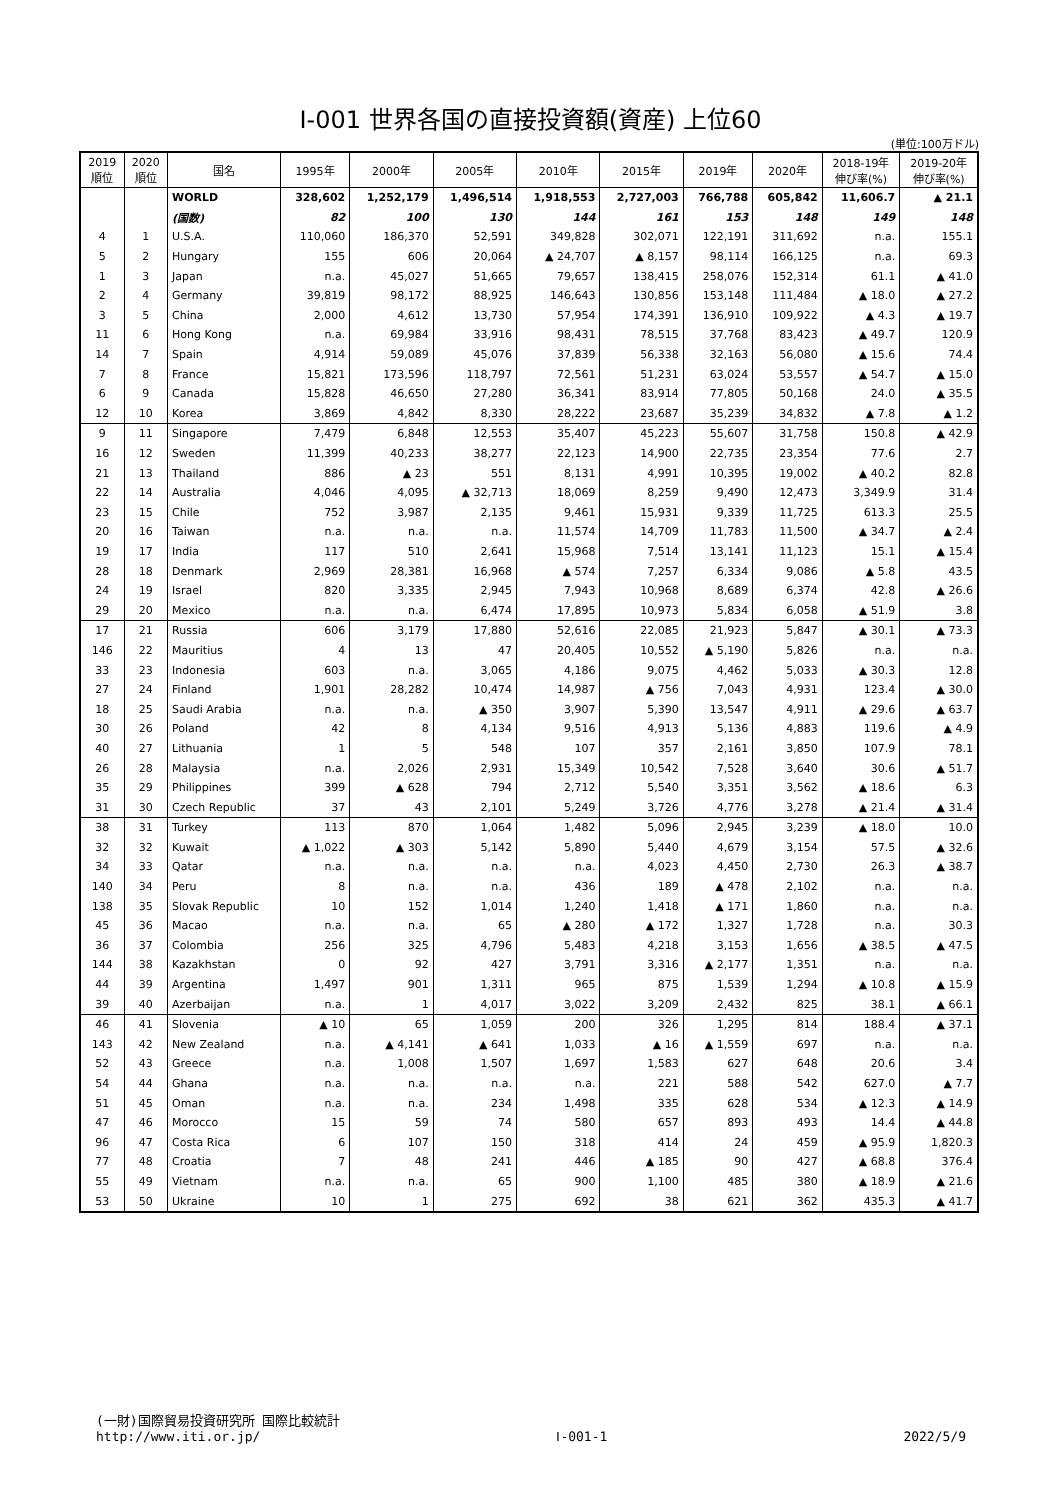Ⅰ-001 世界各国の直接投資額(資産) 上位60
(単位:100万ドル)
| 2019 順位 | 2020 順位 | 国名 | 1995年 | 2000年 | 2005年 | 2010年 | 2015年 | 2019年 | 2020年 | 2018-19年 伸び率(%) | 2019-20年 伸び率(%) |
| --- | --- | --- | --- | --- | --- | --- | --- | --- | --- | --- | --- |
| | | WORLD | 328,602 | 1,252,179 | 1,496,514 | 1,918,553 | 2,727,003 | 766,788 | 605,842 | 11,606.7 | ▲ 21.1 |
| | | (国数) | 82 | 100 | 130 | 144 | 161 | 153 | 148 | 149 | 148 |
| 4 | 1 | U.S.A. | 110,060 | 186,370 | 52,591 | 349,828 | 302,071 | 122,191 | 311,692 | n.a. | 155.1 |
| 5 | 2 | Hungary | 155 | 606 | 20,064 | ▲ 24,707 | ▲ 8,157 | 98,114 | 166,125 | n.a. | 69.3 |
| 1 | 3 | Japan | n.a. | 45,027 | 51,665 | 79,657 | 138,415 | 258,076 | 152,314 | 61.1 | ▲ 41.0 |
| 2 | 4 | Germany | 39,819 | 98,172 | 88,925 | 146,643 | 130,856 | 153,148 | 111,484 | ▲ 18.0 | ▲ 27.2 |
| 3 | 5 | China | 2,000 | 4,612 | 13,730 | 57,954 | 174,391 | 136,910 | 109,922 | ▲ 4.3 | ▲ 19.7 |
| 11 | 6 | Hong Kong | n.a. | 69,984 | 33,916 | 98,431 | 78,515 | 37,768 | 83,423 | ▲ 49.7 | 120.9 |
| 14 | 7 | Spain | 4,914 | 59,089 | 45,076 | 37,839 | 56,338 | 32,163 | 56,080 | ▲ 15.6 | 74.4 |
| 7 | 8 | France | 15,821 | 173,596 | 118,797 | 72,561 | 51,231 | 63,024 | 53,557 | ▲ 54.7 | ▲ 15.0 |
| 6 | 9 | Canada | 15,828 | 46,650 | 27,280 | 36,341 | 83,914 | 77,805 | 50,168 | 24.0 | ▲ 35.5 |
| 12 | 10 | Korea | 3,869 | 4,842 | 8,330 | 28,222 | 23,687 | 35,239 | 34,832 | ▲ 7.8 | ▲ 1.2 |
| 9 | 11 | Singapore | 7,479 | 6,848 | 12,553 | 35,407 | 45,223 | 55,607 | 31,758 | 150.8 | ▲ 42.9 |
| 16 | 12 | Sweden | 11,399 | 40,233 | 38,277 | 22,123 | 14,900 | 22,735 | 23,354 | 77.6 | 2.7 |
| 21 | 13 | Thailand | 886 | ▲ 23 | 551 | 8,131 | 4,991 | 10,395 | 19,002 | ▲ 40.2 | 82.8 |
| 22 | 14 | Australia | 4,046 | 4,095 | ▲ 32,713 | 18,069 | 8,259 | 9,490 | 12,473 | 3,349.9 | 31.4 |
| 23 | 15 | Chile | 752 | 3,987 | 2,135 | 9,461 | 15,931 | 9,339 | 11,725 | 613.3 | 25.5 |
| 20 | 16 | Taiwan | n.a. | n.a. | n.a. | 11,574 | 14,709 | 11,783 | 11,500 | ▲ 34.7 | ▲ 2.4 |
| 19 | 17 | India | 117 | 510 | 2,641 | 15,968 | 7,514 | 13,141 | 11,123 | 15.1 | ▲ 15.4 |
| 28 | 18 | Denmark | 2,969 | 28,381 | 16,968 | ▲ 574 | 7,257 | 6,334 | 9,086 | ▲ 5.8 | 43.5 |
| 24 | 19 | Israel | 820 | 3,335 | 2,945 | 7,943 | 10,968 | 8,689 | 6,374 | 42.8 | ▲ 26.6 |
| 29 | 20 | Mexico | n.a. | n.a. | 6,474 | 17,895 | 10,973 | 5,834 | 6,058 | ▲ 51.9 | 3.8 |
| 17 | 21 | Russia | 606 | 3,179 | 17,880 | 52,616 | 22,085 | 21,923 | 5,847 | ▲ 30.1 | ▲ 73.3 |
| 146 | 22 | Mauritius | 4 | 13 | 47 | 20,405 | 10,552 | ▲ 5,190 | 5,826 | n.a. | n.a. |
| 33 | 23 | Indonesia | 603 | n.a. | 3,065 | 4,186 | 9,075 | 4,462 | 5,033 | ▲ 30.3 | 12.8 |
| 27 | 24 | Finland | 1,901 | 28,282 | 10,474 | 14,987 | ▲ 756 | 7,043 | 4,931 | 123.4 | ▲ 30.0 |
| 18 | 25 | Saudi Arabia | n.a. | n.a. | ▲ 350 | 3,907 | 5,390 | 13,547 | 4,911 | ▲ 29.6 | ▲ 63.7 |
| 30 | 26 | Poland | 42 | 8 | 4,134 | 9,516 | 4,913 | 5,136 | 4,883 | 119.6 | ▲ 4.9 |
| 40 | 27 | Lithuania | 1 | 5 | 548 | 107 | 357 | 2,161 | 3,850 | 107.9 | 78.1 |
| 26 | 28 | Malaysia | n.a. | 2,026 | 2,931 | 15,349 | 10,542 | 7,528 | 3,640 | 30.6 | ▲ 51.7 |
| 35 | 29 | Philippines | 399 | ▲ 628 | 794 | 2,712 | 5,540 | 3,351 | 3,562 | ▲ 18.6 | 6.3 |
| 31 | 30 | Czech Republic | 37 | 43 | 2,101 | 5,249 | 3,726 | 4,776 | 3,278 | ▲ 21.4 | ▲ 31.4 |
| 38 | 31 | Turkey | 113 | 870 | 1,064 | 1,482 | 5,096 | 2,945 | 3,239 | ▲ 18.0 | 10.0 |
| 32 | 32 | Kuwait | ▲ 1,022 | ▲ 303 | 5,142 | 5,890 | 5,440 | 4,679 | 3,154 | 57.5 | ▲ 32.6 |
| 34 | 33 | Qatar | n.a. | n.a. | n.a. | n.a. | 4,023 | 4,450 | 2,730 | 26.3 | ▲ 38.7 |
| 140 | 34 | Peru | 8 | n.a. | n.a. | 436 | 189 | ▲ 478 | 2,102 | n.a. | n.a. |
| 138 | 35 | Slovak Republic | 10 | 152 | 1,014 | 1,240 | 1,418 | ▲ 171 | 1,860 | n.a. | n.a. |
| 45 | 36 | Macao | n.a. | n.a. | 65 | ▲ 280 | ▲ 172 | 1,327 | 1,728 | n.a. | 30.3 |
| 36 | 37 | Colombia | 256 | 325 | 4,796 | 5,483 | 4,218 | 3,153 | 1,656 | ▲ 38.5 | ▲ 47.5 |
| 144 | 38 | Kazakhstan | 0 | 92 | 427 | 3,791 | 3,316 | ▲ 2,177 | 1,351 | n.a. | n.a. |
| 44 | 39 | Argentina | 1,497 | 901 | 1,311 | 965 | 875 | 1,539 | 1,294 | ▲ 10.8 | ▲ 15.9 |
| 39 | 40 | Azerbaijan | n.a. | 1 | 4,017 | 3,022 | 3,209 | 2,432 | 825 | 38.1 | ▲ 66.1 |
| 46 | 41 | Slovenia | ▲ 10 | 65 | 1,059 | 200 | 326 | 1,295 | 814 | 188.4 | ▲ 37.1 |
| 143 | 42 | New Zealand | n.a. | ▲ 4,141 | ▲ 641 | 1,033 | ▲ 16 | ▲ 1,559 | 697 | n.a. | n.a. |
| 52 | 43 | Greece | n.a. | 1,008 | 1,507 | 1,697 | 1,583 | 627 | 648 | 20.6 | 3.4 |
| 54 | 44 | Ghana | n.a. | n.a. | n.a. | n.a. | 221 | 588 | 542 | 627.0 | ▲ 7.7 |
| 51 | 45 | Oman | n.a. | n.a. | 234 | 1,498 | 335 | 628 | 534 | ▲ 12.3 | ▲ 14.9 |
| 47 | 46 | Morocco | 15 | 59 | 74 | 580 | 657 | 893 | 493 | 14.4 | ▲ 44.8 |
| 96 | 47 | Costa Rica | 6 | 107 | 150 | 318 | 414 | 24 | 459 | ▲ 95.9 | 1,820.3 |
| 77 | 48 | Croatia | 7 | 48 | 241 | 446 | ▲ 185 | 90 | 427 | ▲ 68.8 | 376.4 |
| 55 | 49 | Vietnam | n.a. | n.a. | 65 | 900 | 1,100 | 485 | 380 | ▲ 18.9 | ▲ 21.6 |
| 53 | 50 | Ukraine | 10 | 1 | 275 | 692 | 38 | 621 | 362 | 435.3 | ▲ 41.7 |
(一財)国際貿易投資研究所 国際比較統計
http://www.iti.or.jp/ Ⅰ-001-1 2022/5/9